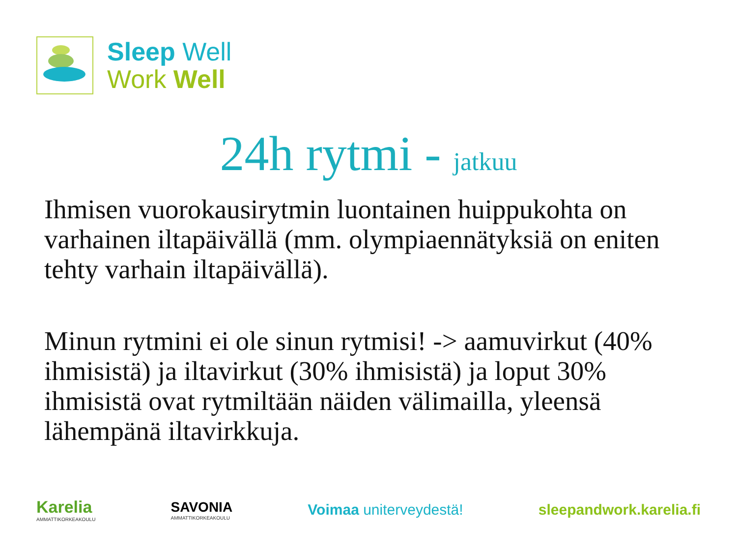Sleep Well
Work Well
24h rytmi - jatkuu
Ihmisen vuorokausirytmin luontainen huippukohta on varhainen iltapäivällä (mm. olympiaennätyksiä on eniten tehty varhain iltapäivällä).
Minun rytmini ei ole sinun rytmisi! -> aamuvirkut (40% ihmisistä) ja iltavirkut (30% ihmisistä) ja loput 30% ihmisistä ovat rytmiltään näiden välimailla, yleensä lähempänä iltavirkkuja.
Karelia
AMMATTIKORKEAKOULU
SAVONIA
AMMATTIKORKEAKOULU
Voimaa uniterveydestä! sleepandwork.karelia.fi